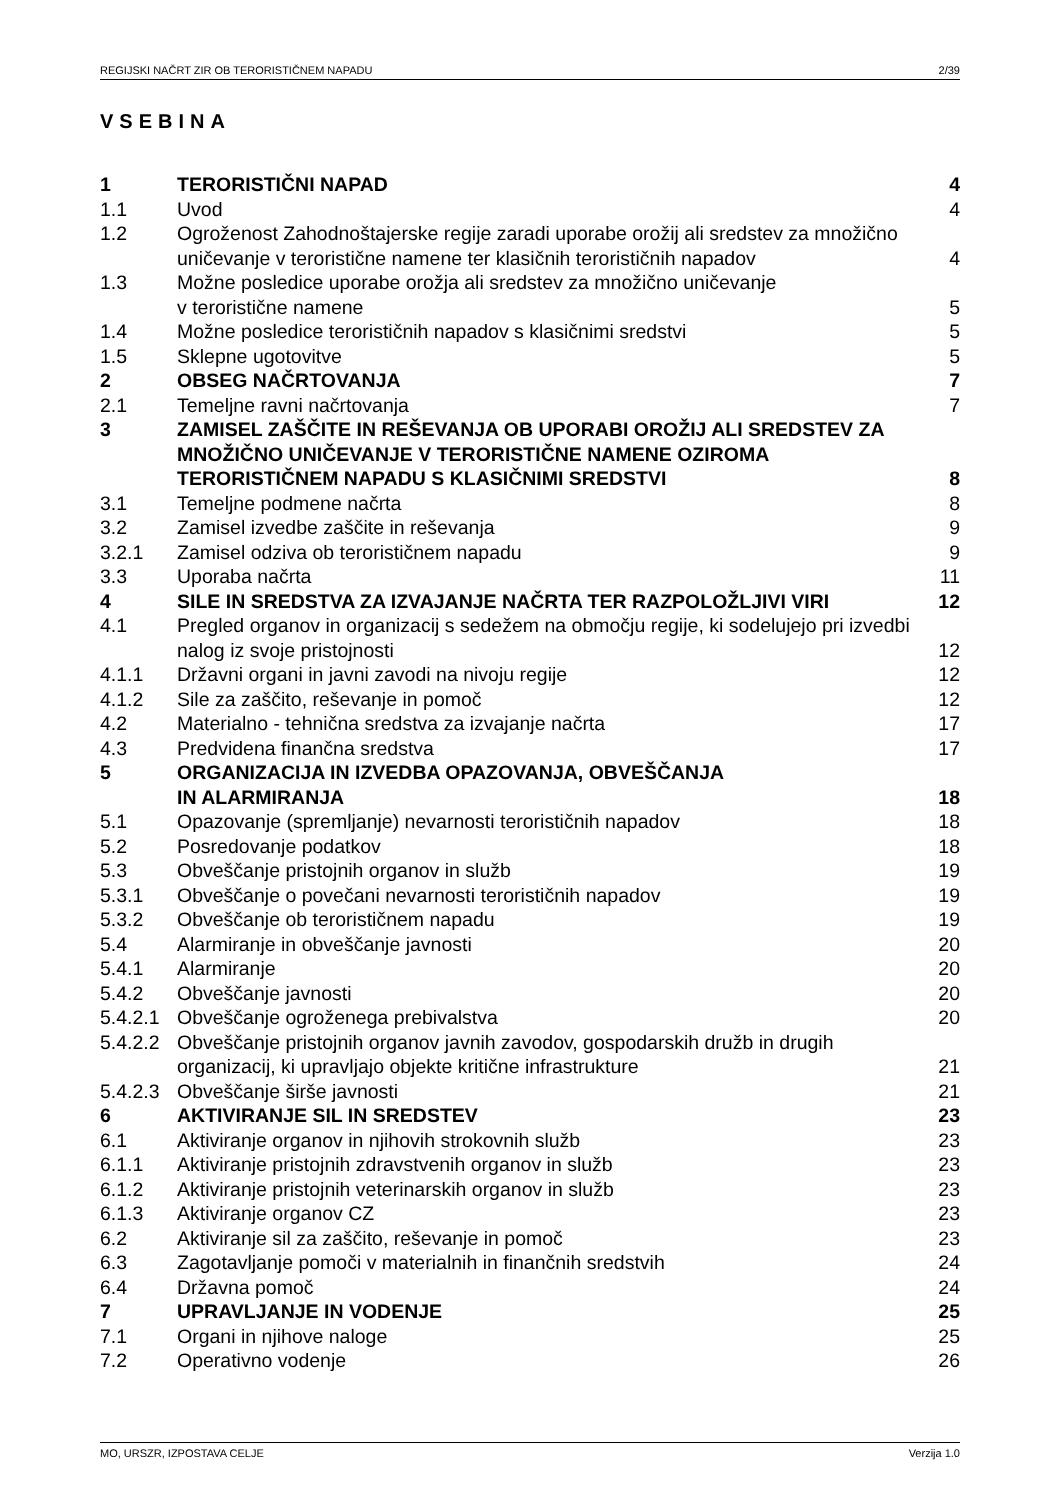REGIJSKI NAČRT ZIR OB TERORISTIČNEM NAPADU 2/39
VSEBINA
| 1 | TERORISTIČNI NAPAD | 4 |
| 1.1 | Uvod | 4 |
| 1.2 | Ogroženost Zahodnoštajerske regije zaradi uporabe orožij ali sredstev za množično uničevanje v teroristične namene ter klasičnih terorističnih napadov | 4 |
| 1.3 | Možne posledice uporabe orožja ali sredstev za množično uničevanje v teroristične namene | 5 |
| 1.4 | Možne posledice terorističnih napadov s klasičnimi sredstvi | 5 |
| 1.5 | Sklepne ugotovitve | 5 |
| 2 | OBSEG NAČRTOVANJA | 7 |
| 2.1 | Temeljne ravni načrtovanja | 7 |
| 3 | ZAMISEL ZAŠČITE IN REŠEVANJA OB UPORABI OROŽIJ ALI SREDSTEV ZA MNOŽIČNO UNIČEVANJE V TERORISTIČNE NAMENE OZIROMA TERORISTIČNEM NAPADU S KLASIČNIMI SREDSTVI | 8 |
| 3.1 | Temeljne podmene načrta | 8 |
| 3.2 | Zamisel izvedbe zaščite in reševanja | 9 |
| 3.2.1 | Zamisel odziva ob terorističnem napadu | 9 |
| 3.3 | Uporaba načrta | 11 |
| 4 | SILE IN SREDSTVA ZA IZVAJANJE NAČRTA TER RAZPOLOŽLJIVI VIRI | 12 |
| 4.1 | Pregled organov in organizacij s sedežem na območju regije, ki sodelujejo pri izvedbi nalog iz svoje pristojnosti | 12 |
| 4.1.1 | Državni organi in javni zavodi na nivoju regije | 12 |
| 4.1.2 | Sile za zaščito, reševanje in pomoč | 12 |
| 4.2 | Materialno - tehnična sredstva za izvajanje načrta | 17 |
| 4.3 | Predvidena finančna sredstva | 17 |
| 5 | ORGANIZACIJA IN IZVEDBA OPAZOVANJA, OBVEŠČANJA IN ALARMIRANJA | 18 |
| 5.1 | Opazovanje (spremljanje) nevarnosti terorističnih napadov | 18 |
| 5.2 | Posredovanje podatkov | 18 |
| 5.3 | Obveščanje pristojnih organov in služb | 19 |
| 5.3.1 | Obveščanje o povečani nevarnosti terorističnih napadov | 19 |
| 5.3.2 | Obveščanje ob terorističnem napadu | 19 |
| 5.4 | Alarmiranje in obveščanje javnosti | 20 |
| 5.4.1 | Alarmiranje | 20 |
| 5.4.2 | Obveščanje javnosti | 20 |
| 5.4.2.1 | Obveščanje ogroženega prebivalstva | 20 |
| 5.4.2.2 | Obveščanje pristojnih organov javnih zavodov, gospodarskih družb in drugih organizacij, ki upravljajo objekte kritične infrastrukture | 21 |
| 5.4.2.3 | Obveščanje širše javnosti | 21 |
| 6 | AKTIVIRANJE SIL IN SREDSTEV | 23 |
| 6.1 | Aktiviranje organov in njihovih strokovnih služb | 23 |
| 6.1.1 | Aktiviranje pristojnih zdravstvenih organov in služb | 23 |
| 6.1.2 | Aktiviranje pristojnih veterinarskih organov in služb | 23 |
| 6.1.3 | Aktiviranje organov CZ | 23 |
| 6.2 | Aktiviranje sil za zaščito, reševanje in pomoč | 23 |
| 6.3 | Zagotavljanje pomoči v materialnih in finančnih sredstvih | 24 |
| 6.4 | Državna pomoč | 24 |
| 7 | UPRAVLJANJE IN VODENJE | 25 |
| 7.1 | Organi in njihove naloge | 25 |
| 7.2 | Operativno vodenje | 26 |
MO, URSZR, IZPOSTAVA CELJE Verzija 1.0